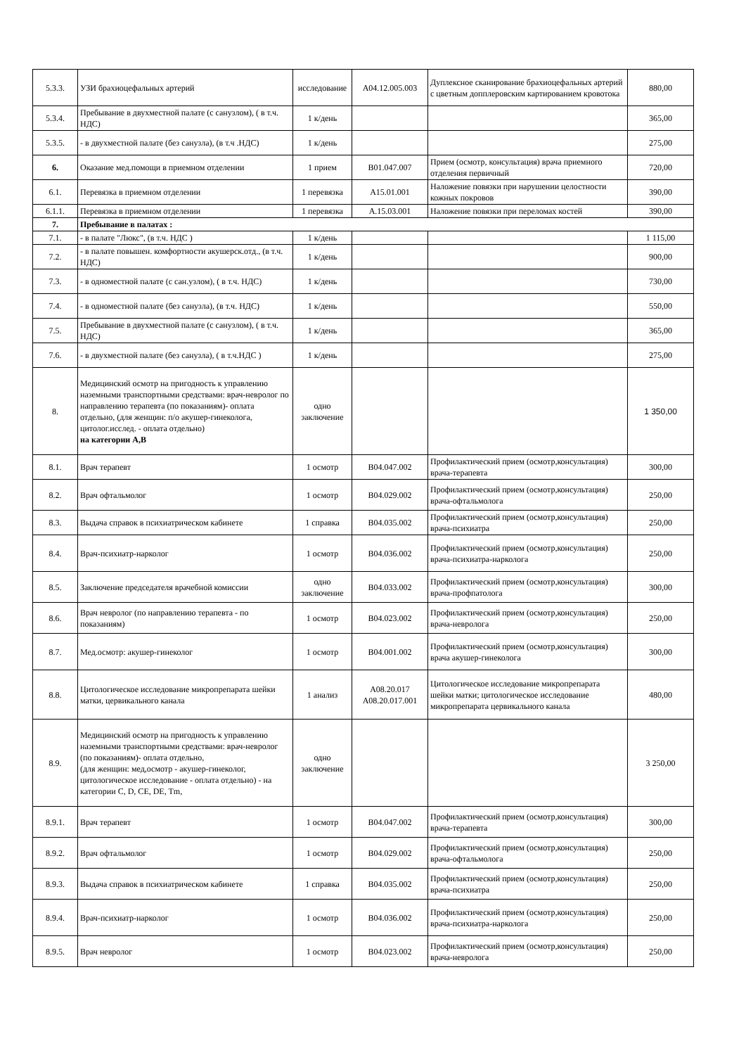| 5.3.3. | УЗИ брахиоцефальных артерий | исследование | A04.12.005.003 | Дуплексное сканирование брахиоцефальных артерий с цветным допплеровским картированием кровотока | 880,00 |
| 5.3.4. | Пребывание в двухместной палате (с санузлом), ( в т.ч. НДС) | 1 к/день | | | 365,00 |
| 5.3.5. | - в двухместной палате (без санузла), (в т.ч .НДС) | 1 к/день | | | 275,00 |
| 6. | Оказание мед.помощи в приемном отделении | 1 прием | B01.047.007 | Прием (осмотр, консультация) врача приемного отделения первичный | 720,00 |
| 6.1. | Перевязка в приемном отделении | 1 перевязка | A15.01.001 | Наложение повязки при нарушении целостности кожных покровов | 390,00 |
| 6.1.1. | Перевязка в приемном отделении | 1 перевязка | A.15.03.001 | Наложение повязки при переломах костей | 390,00 |
| 7. | Пребывание в палатах : | | | | |
| 7.1. | - в палате "Люкс", (в т.ч. НДС ) | 1 к/день | | | 1 115,00 |
| 7.2. | - в палате повышен. комфортности акушерск.отд., (в т.ч. НДС) | 1 к/день | | | 900,00 |
| 7.3. | - в одноместной палате (с сан.узлом), ( в т.ч. НДС) | 1 к/день | | | 730,00 |
| 7.4. | - в одноместной палате (без санузла), (в т.ч. НДС) | 1 к/день | | | 550,00 |
| 7.5. | Пребывание в двухместной палате (с санузлом), ( в т.ч. НДС) | 1 к/день | | | 365,00 |
| 7.6. | - в двухместной палате (без санузла), ( в т.ч.НДС ) | 1 к/день | | | 275,00 |
| 8. | Медицинский осмотр на пригодность к управлению наземными транспортными средствами: врач-невролог по направлению терапевта (по показаниям)- оплата отдельно, (для женщин: п/о акушер-гинеколога, цитолог.исслед. - оплата отдельно) на категории А,В | одно заключение | | | 1 350,00 |
| 8.1. | Врач терапевт | 1 осмотр | B04.047.002 | Профилактический прием (осмотр,консультация) врача-терапевта | 300,00 |
| 8.2. | Врач офтальмолог | 1 осмотр | B04.029.002 | Профилактический прием (осмотр,консультация) врача-офтальмолога | 250,00 |
| 8.3. | Выдача справок в психиатрическом кабинете | 1 справка | B04.035.002 | Профилактический прием (осмотр,консультация) врача-психиатра | 250,00 |
| 8.4. | Врач-психиатр-нарколог | 1 осмотр | B04.036.002 | Профилактический прием (осмотр,консультация) врача-психиатра-нарколога | 250,00 |
| 8.5. | Заключение председателя врачебной комиссии | одно заключение | B04.033.002 | Профилактический прием (осмотр,консультация) врача-профпатолога | 300,00 |
| 8.6. | Врач невролог (по направлению терапевта - по показаниям) | 1 осмотр | B04.023.002 | Профилактический прием (осмотр,консультация) врача-невролога | 250,00 |
| 8.7. | Мед.осмотр: акушер-гинеколог | 1 осмотр | B04.001.002 | Профилактический прием (осмотр,консультация) врача акушер-гинеколога | 300,00 |
| 8.8. | Цитологическое исследование микропрепарата шейки матки, цервикального канала | 1 анализ | A08.20.017 A08.20.017.001 | Цитологическое исследование микропрепарата шейки матки; цитологическое исследование микропрепарата цервикального канала | 480,00 |
| 8.9. | Медицинский осмотр на пригодность к управлению наземными транспортными средствами: врач-невролог (по показаниям)- оплата отдельно, (для женщин: мед,осмотр - акушер-гинеколог, цитологическое исследование - оплата отдельно) - на категории C, D, CE, DE, Tm, | одно заключение | | | 3 250,00 |
| 8.9.1. | Врач терапевт | 1 осмотр | B04.047.002 | Профилактический прием (осмотр,консультация) врача-терапевта | 300,00 |
| 8.9.2. | Врач офтальмолог | 1 осмотр | B04.029.002 | Профилактический прием (осмотр,консультация) врача-офтальмолога | 250,00 |
| 8.9.3. | Выдача справок в психиатрическом кабинете | 1 справка | B04.035.002 | Профилактический прием (осмотр,консультация) врача-психиатра | 250,00 |
| 8.9.4. | Врач-психиатр-нарколог | 1 осмотр | B04.036.002 | Профилактический прием (осмотр,консультация) врача-психиатра-нарколога | 250,00 |
| 8.9.5. | Врач невролог | 1 осмотр | B04.023.002 | Профилактический прием (осмотр,консультация) врача-невролога | 250,00 |